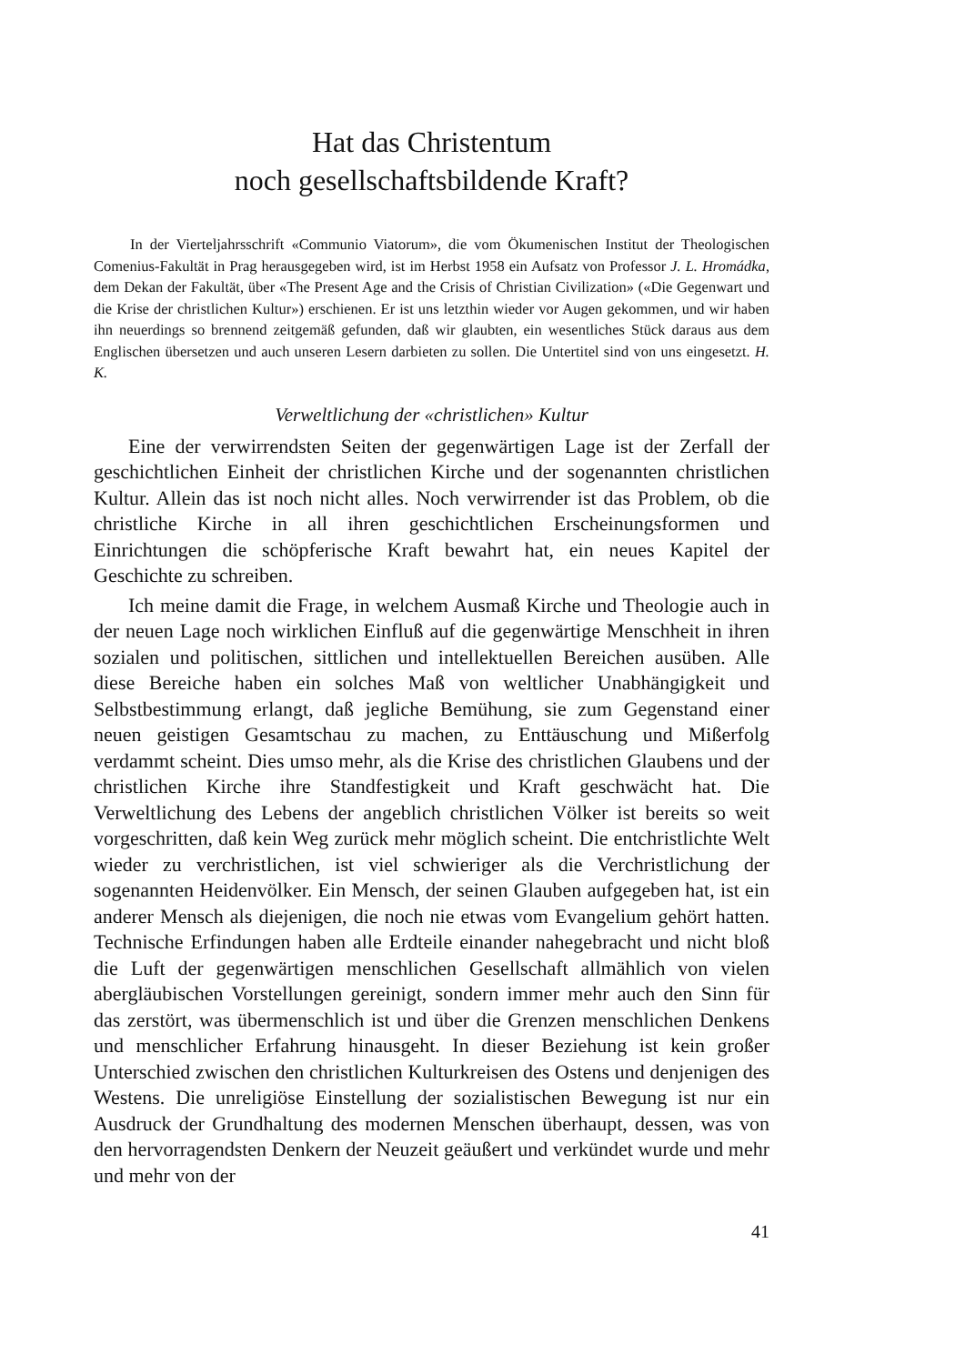Hat das Christentum
noch gesellschaftsbildende Kraft?
In der Vierteljahrsschrift «Communio Viatorum», die vom Ökumenischen Institut der Theologischen Comenius-Fakultät in Prag herausgegeben wird, ist im Herbst 1958 ein Aufsatz von Professor J. L. Hromádka, dem Dekan der Fakultät, über «The Present Age and the Crisis of Christian Civilization» («Die Gegenwart und die Krise der christlichen Kultur») erschienen. Er ist uns letzthin wieder vor Augen gekommen, und wir haben ihn neuerdings so brennend zeitgemäß gefunden, daß wir glaubten, ein wesentliches Stück daraus aus dem Englischen übersetzen und auch unseren Lesern darbieten zu sollen. Die Untertitel sind von uns eingesetzt. H. K.
Verweltlichung der «christlichen» Kultur
Eine der verwirrendsten Seiten der gegenwärtigen Lage ist der Zerfall der geschichtlichen Einheit der christlichen Kirche und der sogenannten christlichen Kultur. Allein das ist noch nicht alles. Noch verwirrender ist das Problem, ob die christliche Kirche in all ihren geschichtlichen Erscheinungsformen und Einrichtungen die schöpferische Kraft bewahrt hat, ein neues Kapitel der Geschichte zu schreiben.
Ich meine damit die Frage, in welchem Ausmaß Kirche und Theologie auch in der neuen Lage noch wirklichen Einfluß auf die gegenwärtige Menschheit in ihren sozialen und politischen, sittlichen und intellektuellen Bereichen ausüben. Alle diese Bereiche haben ein solches Maß von weltlicher Unabhängigkeit und Selbstbestimmung erlangt, daß jegliche Bemühung, sie zum Gegenstand einer neuen geistigen Gesamtschau zu machen, zu Enttäuschung und Mißerfolg verdammt scheint. Dies umso mehr, als die Krise des christlichen Glaubens und der christlichen Kirche ihre Standfestigkeit und Kraft geschwächt hat. Die Verweltlichung des Lebens der angeblich christlichen Völker ist bereits so weit vorgeschritten, daß kein Weg zurück mehr möglich scheint. Die entchristlichte Welt wieder zu verchristlichen, ist viel schwieriger als die Verchristlichung der sogenannten Heidenvölker. Ein Mensch, der seinen Glauben aufgegeben hat, ist ein anderer Mensch als diejenigen, die noch nie etwas vom Evangelium gehört hatten. Technische Erfindungen haben alle Erdteile einander nahegebracht und nicht bloß die Luft der gegenwärtigen menschlichen Gesellschaft allmählich von vielen abergläubischen Vorstellungen gereinigt, sondern immer mehr auch den Sinn für das zerstört, was übermenschlich ist und über die Grenzen menschlichen Denkens und menschlicher Erfahrung hinausgeht. In dieser Beziehung ist kein großer Unterschied zwischen den christlichen Kulturkreisen des Ostens und denjenigen des Westens. Die unreligiöse Einstellung der sozialistischen Bewegung ist nur ein Ausdruck der Grundhaltung des modernen Menschen überhaupt, dessen, was von den hervorragendsten Denkern der Neuzeit geäußert und verkündet wurde und mehr und mehr von der
41